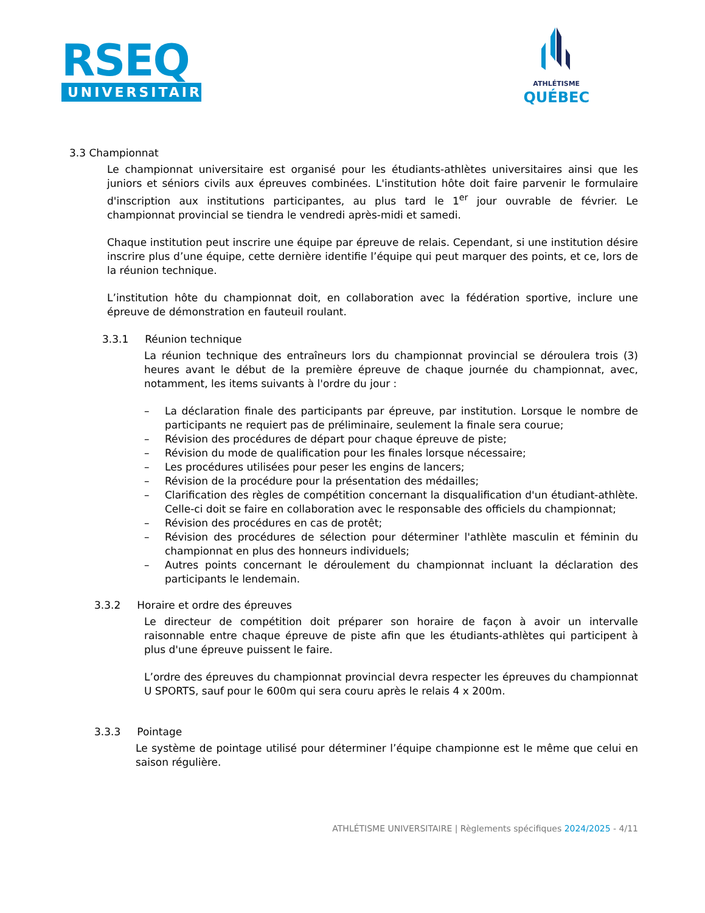RSEQ
UNIVERSITAIRE
ATHLÉTISME
QUÉBEC
3.3 Championnat
Le championnat universitaire est organisé pour les étudiants-athlètes universitaires ainsi que les juniors et séniors civils aux épreuves combinées. L'institution hôte doit faire parvenir le formulaire d'inscription aux institutions participantes, au plus tard le 1<sup>er</sup> jour ouvrable de février. Le championnat provincial se tiendra le vendredi après-midi et samedi.
Chaque institution peut inscrire une équipe par épreuve de relais. Cependant, si une institution désire inscrire plus d’une équipe, cette dernière identifie l’équipe qui peut marquer des points, et ce, lors de la réunion technique.
L’institution hôte du championnat doit, en collaboration avec la fédération sportive, inclure une épreuve de démonstration en fauteuil roulant.
3.3.1 Réunion technique
La réunion technique des entraîneurs lors du championnat provincial se déroulera trois (3) heures avant le début de la première épreuve de chaque journée du championnat, avec, notamment, les items suivants à l'ordre du jour :
– La déclaration finale des participants par épreuve, par institution. Lorsque le nombre de participants ne requiert pas de préliminaire, seulement la finale sera courue;
– Révision des procédures de départ pour chaque épreuve de piste;
– Révision du mode de qualification pour les finales lorsque nécessaire;
– Les procédures utilisées pour peser les engins de lancers;
– Révision de la procédure pour la présentation des médailles;
– Clarification des règles de compétition concernant la disqualification d'un étudiant-athlète. Celle-ci doit se faire en collaboration avec le responsable des officiels du championnat;
– Révision des procédures en cas de protêt;
– Révision des procédures de sélection pour déterminer l'athlète masculin et féminin du championnat en plus des honneurs individuels;
– Autres points concernant le déroulement du championnat incluant la déclaration des participants le lendemain.
3.3.2 Horaire et ordre des épreuves
Le directeur de compétition doit préparer son horaire de façon à avoir un intervalle raisonnable entre chaque épreuve de piste afin que les étudiants-athlètes qui participent à plus d'une épreuve puissent le faire.
L’ordre des épreuves du championnat provincial devra respecter les épreuves du championnat U SPORTS, sauf pour le 600m qui sera couru après le relais 4 x 200m.
3.3.3 Pointage
Le système de pointage utilisé pour déterminer l’équipe championne est le même que celui en saison régulière.
ATHLÉTISME UNIVERSITAIRE | Règlements spécifiques 2024/2025 - 4/11